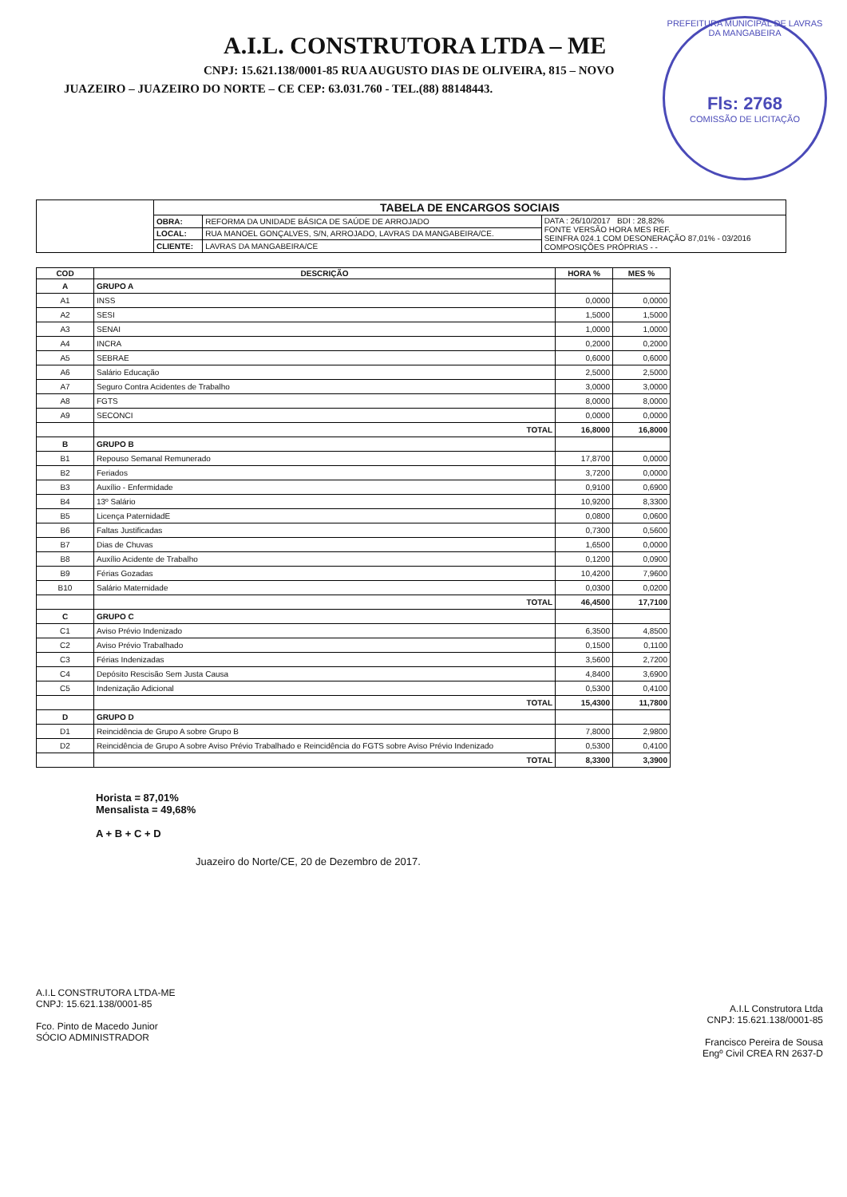A.I.L. CONSTRUTORA LTDA – ME
CNPJ: 15.621.138/0001-85 RUA AUGUSTO DIAS DE OLIVEIRA, 815 – NOVO
JUAZEIRO – JUAZEIRO DO NORTE – CE CEP: 63.031.760 - TEL.(88) 88148443.
PREFEITURA MUNICIPAL DE LAVRAS DA MANGABEIRA
Fls: 2768
COMISSÃO DE LICITAÇÃO
| | TABELA DE ENCARGOS SOCIAIS | | |
| | OBRA: | REFORMA DA UNIDADE BÁSICA DE SAÚDE DE ARROJADO | DATA : 26/10/2017 BDI : 28,82% FONTE VERSÃO HORA MES REF. SEINFRA 024.1 COM DESONERAÇÃO 87,01% - 03/2016 COMPOSIÇÕES PRÓPRIAS - - |
| | LOCAL: | RUA MANOEL GONÇALVES, S/N, ARROJADO, LAVRAS DA MANGABEIRA/CE. | |
| | CLIENTE: | LAVRAS DA MANGABEIRA/CE | |
| COD | DESCRIÇÃO | HORA % | MES % |
| --- | --- | --- | --- |
| A | GRUPO A | | |
| A1 | INSS | 0,0000 | 0,0000 |
| A2 | SESI | 1,5000 | 1,5000 |
| A3 | SENAI | 1,0000 | 1,0000 |
| A4 | INCRA | 0,2000 | 0,2000 |
| A5 | SEBRAE | 0,6000 | 0,6000 |
| A6 | Salário Educação | 2,5000 | 2,5000 |
| A7 | Seguro Contra Acidentes de Trabalho | 3,0000 | 3,0000 |
| A8 | FGTS | 8,0000 | 8,0000 |
| A9 | SECONCI | 0,0000 | 0,0000 |
| | TOTAL | 16,8000 | 16,8000 |
| B | GRUPO B | | |
| B1 | Repouso Semanal Remunerado | 17,8700 | 0,0000 |
| B2 | Feriados | 3,7200 | 0,0000 |
| B3 | Auxílio - Enfermidade | 0,9100 | 0,6900 |
| B4 | 13º Salário | 10,9200 | 8,3300 |
| B5 | Licença PaternidadE | 0,0800 | 0,0600 |
| B6 | Faltas Justificadas | 0,7300 | 0,5600 |
| B7 | Dias de Chuvas | 1,6500 | 0,0000 |
| B8 | Auxílio Acidente de Trabalho | 0,1200 | 0,0900 |
| B9 | Férias Gozadas | 10,4200 | 7,9600 |
| B10 | Salário Maternidade | 0,0300 | 0,0200 |
| | TOTAL | 46,4500 | 17,7100 |
| C | GRUPO C | | |
| C1 | Aviso Prévio Indenizado | 6,3500 | 4,8500 |
| C2 | Aviso Prévio Trabalhado | 0,1500 | 0,1100 |
| C3 | Férias Indenizadas | 3,5600 | 2,7200 |
| C4 | Depósito Rescisão Sem Justa Causa | 4,8400 | 3,6900 |
| C5 | Indenização Adicional | 0,5300 | 0,4100 |
| | TOTAL | 15,4300 | 11,7800 |
| D | GRUPO D | | |
| D1 | Reincidência de Grupo A sobre Grupo B | 7,8000 | 2,9800 |
| D2 | Reincidência de Grupo A sobre Aviso Prévio Trabalhado e Reincidência do FGTS sobre Aviso Prévio Indenizado | 0,5300 | 0,4100 |
| | TOTAL | 8,3300 | 3,3900 |
Horista = 87,01%
Mensalista = 49,68%
A + B + C + D
Juazeiro do Norte/CE, 20 de Dezembro de 2017.
A.I.L CONSTRUTORA LTDA-ME
CNPJ: 15.621.138/0001-85
Fco. Pinto de Macedo Junior
SÓCIO ADMINISTRADOR
A.I.L Construtora Ltda
CNPJ: 15.621.138/0001-85
Francisco Pereira de Sousa
Engº Civil CREA RN 2637-D